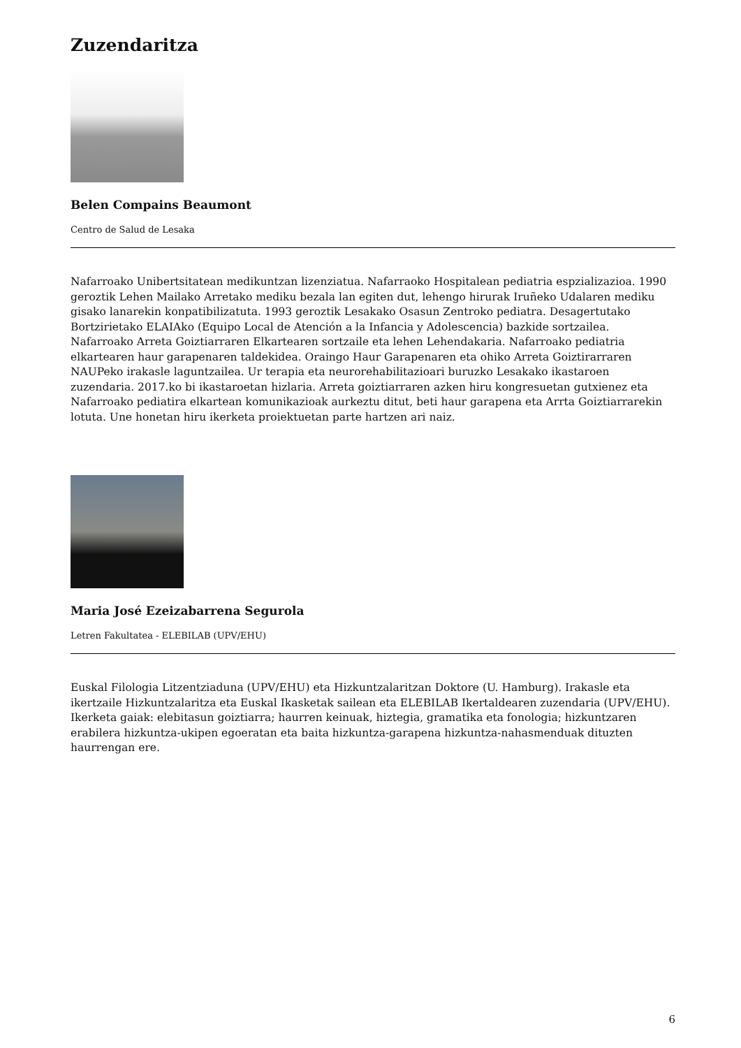Zuzendaritza
Belen Compains Beaumont
Centro de Salud de Lesaka
Nafarroako Unibertsitatean medikuntzan lizenziatua. Nafarraoko Hospitalean pediatria espzializazioa. 1990 geroztik Lehen Mailako Arretako mediku bezala lan egiten dut, lehengo hirurak Iruñeko Udalaren mediku gisako lanarekin konpatibilizatuta. 1993 geroztik Lesakako Osasun Zentroko pediatra. Desagertutako Bortzirietako ELAIAko (Equipo Local de Atención a la Infancia y Adolescencia) bazkide sortzailea. Nafarroako Arreta Goiztiarraren Elkartearen sortzaile eta lehen Lehendakaria. Nafarroako pediatria elkartearen haur garapenaren taldekidea. Oraingo Haur Garapenaren eta ohiko Arreta Goiztirarraren NAUPeko irakasle laguntzailea. Ur terapia eta neurorehabilitazioari buruzko Lesakako ikastaroen zuzendaria. 2017.ko bi ikastaroetan hizlaria. Arreta goiztiarraren azken hiru kongresuetan gutxienez eta Nafarroako pediatira elkartean komunikazioak aurkeztu ditut, beti haur garapena eta Arrta Goiztiarrarekin lotuta. Une honetan hiru ikerketa proiektuetan parte hartzen ari naiz.
Maria José Ezeizabarrena Segurola
Letren Fakultatea - ELEBILAB (UPV/EHU)
Euskal Filologia Litzentziaduna (UPV/EHU) eta Hizkuntzalaritzan Doktore (U. Hamburg). Irakasle eta ikertzaile Hizkuntzalaritza eta Euskal Ikasketak sailean eta ELEBILAB Ikertaldearen zuzendaria (UPV/EHU). Ikerketa gaiak: elebitasun goiztiarra; haurren keinuak, hiztegia, gramatika eta fonologia; hizkuntzaren erabilera hizkuntza-ukipen egoeratan eta baita hizkuntza-garapena hizkuntza-nahasmenduak dituzten haurrengan ere.
6